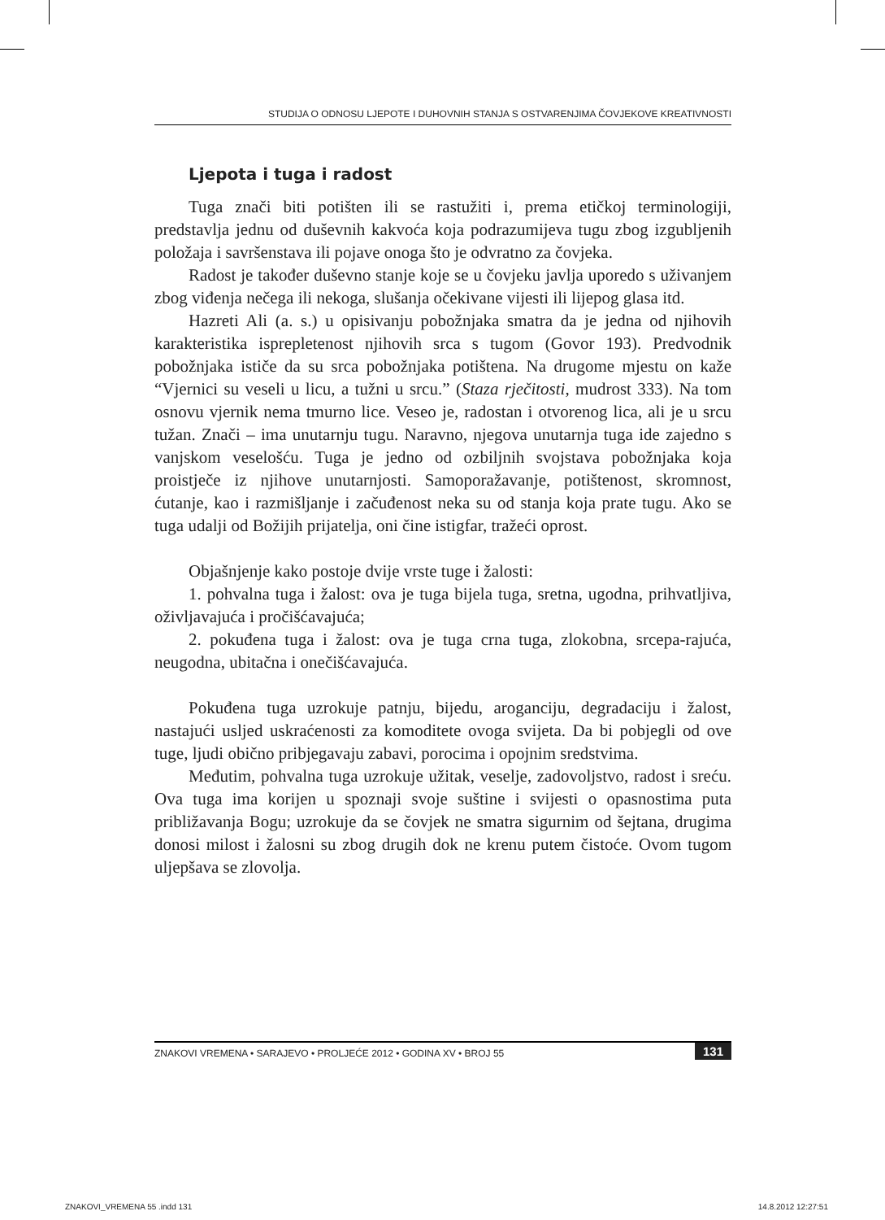STUDIJA O ODNOSU LJEPOTE I DUHOVNIH STANJA S OSTVARENJIMA ČOVJEKOVE KREATIVNOSTI
Ljepota i tuga i radost
Tuga znači biti potišten ili se rastužiti i, prema etičkoj terminologiji, predstavlja jednu od duševnih kakvoća koja podrazumijeva tugu zbog izgubljenih položaja i savršenstava ili pojave onoga što je odvratno za čovjeka.
Radost je također duševno stanje koje se u čovjeku javlja uporedo s uživanjem zbog viđenja nečega ili nekoga, slušanja očekivane vijesti ili lijepog glasa itd.
Hazreti Ali (a. s.) u opisivanju pobožnjaka smatra da je jedna od njihovih karakteristika isprepletenost njihovih srca s tugom (Govor 193). Predvodnik pobožnjaka ističe da su srca pobožnjaka potištena. Na drugome mjestu on kaže “Vjernici su veseli u licu, a tužni u srcu.” (Staza rječitosti, mudrost 333). Na tom osnovu vjernik nema tmurno lice. Veseo je, radostan i otvorenog lica, ali je u srcu tužan. Znači – ima unutarnju tugu. Naravno, njegova unutarnja tuga ide zajedno s vanjskom veselošću. Tuga je jedno od ozbiljnih svojstava pobožnjaka koja proistječe iz njihove unutarnjosti. Samoporažavanje, potištenost, skromnost, ćutanje, kao i razmišljanje i začuđenost neka su od stanja koja prate tugu. Ako se tuga udalji od Božijih prijatelja, oni čine istigfar, tražeći oprost.
Objašnjenje kako postoje dvije vrste tuge i žalosti:
1. pohvalna tuga i žalost: ova je tuga bijela tuga, sretna, ugodna, prihvatljiva, oživljavajuća i pročišćavajuća;
2. pokuđena tuga i žalost: ova je tuga crna tuga, zlokobna, srcepa-rajuća, neugodna, ubitačna i onečišćavajuća.
Pokuđena tuga uzrokuje patnju, bijedu, aroganciju, degradaciju i žalost, nastajući usljed uskraćenosti za komoditete ovoga svijeta. Da bi pobjegli od ove tuge, ljudi obično pribjegavaju zabavi, porocima i opojnim sredstvima.
Međutim, pohvalna tuga uzrokuje užitak, veselje, zadovoljstvo, radost i sreću. Ova tuga ima korijen u spoznaji svoje suštine i svijesti o opasnostima puta približavanja Bogu; uzrokuje da se čovjek ne smatra sigurnim od šejtana, drugima donosi milost i žalosni su zbog drugih dok ne krenu putem čistoće. Ovom tugom uljepšava se zlovolja.
ZNAKOVI VREMENA • SARAJEVO • PROLJEĆE 2012 • GODINA XV • BROJ 55 131
ZNAKOVI_VREMENA 55 .indd 131 14.8.2012 12:27:51